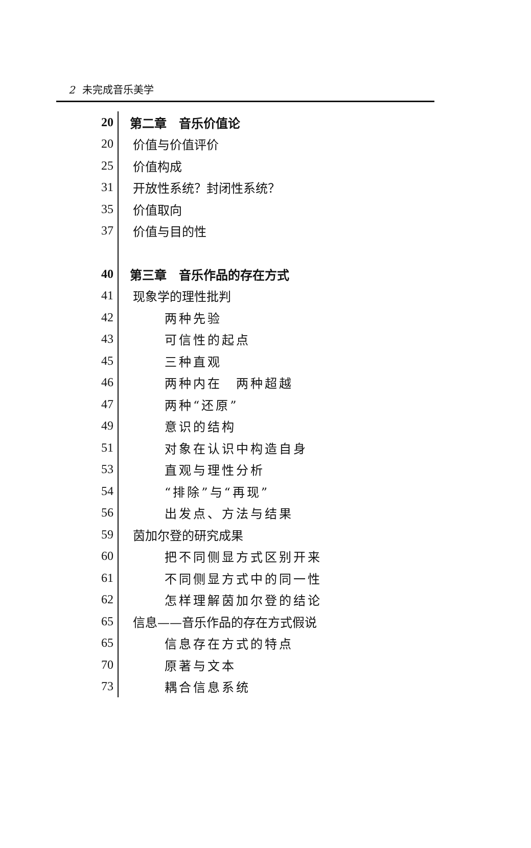2 未完成音乐美学
20 第二章　音乐价值论
20 价值与价值评价
25 价值构成
31 开放性系统？封闭性系统？
35 价值取向
37 价值与目的性
40 第三章　音乐作品的存在方式
41 现象学的理性批判
42 两种先验
43 可信性的起点
45 三种直观
46 两种内在　两种超越
47 两种“还原”
49 意识的结构
51 对象在认识中构造自身
53 直观与理性分析
54 “排除”与“再现”
56 出发点、方法与结果
59 茵加尔登的研究成果
60 把不同侧显方式区别开来
61 不同侧显方式中的同一性
62 怎样理解茵加尔登的结论
65 信息——音乐作品的存在方式假说
65 信息存在方式的特点
70 原著与文本
73 耦合信息系统